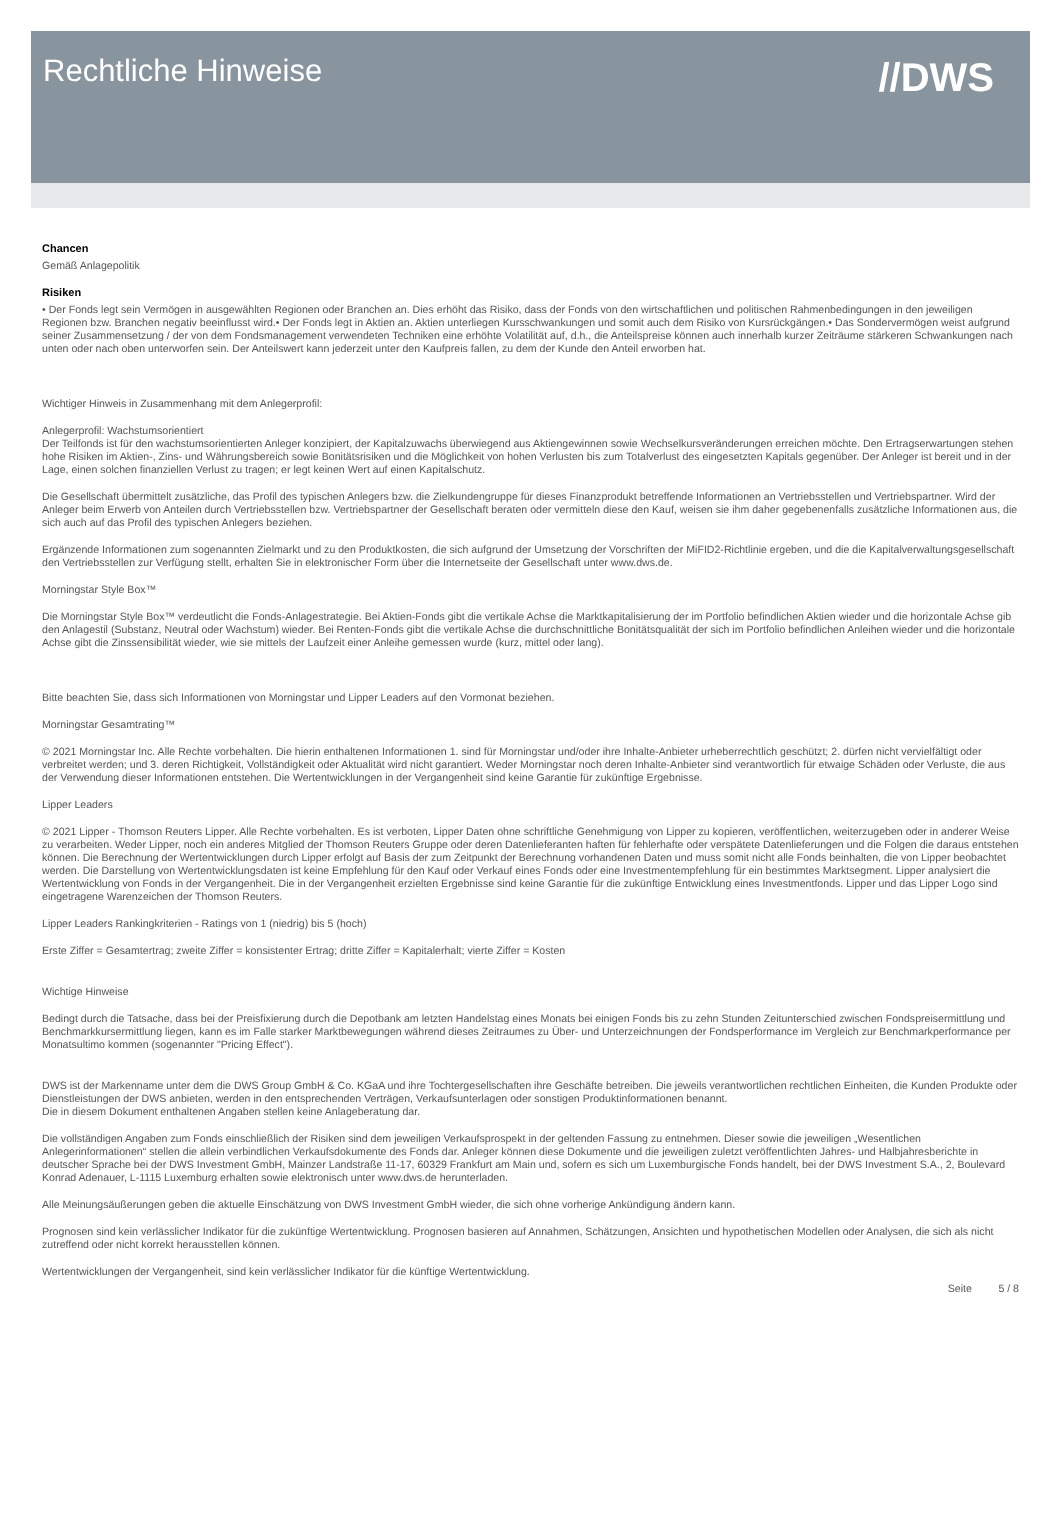Rechtliche Hinweise
//DWS
Chancen
Gemäß Anlagepolitik
Risiken
• Der Fonds legt sein Vermögen in ausgewählten Regionen oder Branchen an. Dies erhöht das Risiko, dass der Fonds von den wirtschaftlichen und politischen Rahmenbedingungen in den jeweiligen Regionen bzw. Branchen negativ beeinflusst wird.• Der Fonds legt in Aktien an. Aktien unterliegen Kursschwankungen und somit auch dem Risiko von Kursrückgängen.• Das Sondervermögen weist aufgrund seiner Zusammensetzung / der von dem Fondsmanagement verwendeten Techniken eine erhöhte Volatilität auf, d.h., die Anteilspreise können auch innerhalb kurzer Zeiträume stärkeren Schwankungen nach unten oder nach oben unterworfen sein. Der Anteilswert kann jederzeit unter den Kaufpreis fallen, zu dem der Kunde den Anteil erworben hat.
Wichtiger Hinweis in Zusammenhang mit dem Anlegerprofil:
Anlegerprofil: Wachstumsorientiert
Der Teilfonds ist für den wachstumsorientierten Anleger konzipiert, der Kapitalzuwachs überwiegend aus Aktiengewinnen sowie Wechselkursveränderungen erreichen möchte. Den Ertragserwartungen stehen hohe Risiken im Aktien-, Zins- und Währungsbereich sowie Bonitätsrisiken und die Möglichkeit von hohen Verlusten bis zum Totalverlust des eingesetzten Kapitals gegenüber. Der Anleger ist bereit und in der Lage, einen solchen finanziellen Verlust zu tragen; er legt keinen Wert auf einen Kapitalschutz.
Die Gesellschaft übermittelt zusätzliche, das Profil des typischen Anlegers bzw. die Zielkundengruppe für dieses Finanzprodukt betreffende Informationen an Vertriebsstellen und Vertriebspartner. Wird der Anleger beim Erwerb von Anteilen durch Vertriebsstellen bzw. Vertriebspartner der Gesellschaft beraten oder vermitteln diese den Kauf, weisen sie ihm daher gegebenenfalls zusätzliche Informationen aus, die sich auch auf das Profil des typischen Anlegers beziehen.
Ergänzende Informationen zum sogenannten Zielmarkt und zu den Produktkosten, die sich aufgrund der Umsetzung der Vorschriften der MiFID2-Richtlinie ergeben, und die die Kapitalverwaltungsgesellschaft den Vertriebsstellen zur Verfügung stellt, erhalten Sie in elektronischer Form über die Internetseite der Gesellschaft unter www.dws.de.
Morningstar Style Box™
Die Morningstar Style Box™ verdeutlicht die Fonds-Anlagestrategie. Bei Aktien-Fonds gibt die vertikale Achse die Marktkapitalisierung der im Portfolio befindlichen Aktien wieder und die horizontale Achse gib den Anlagestil (Substanz, Neutral oder Wachstum) wieder. Bei Renten-Fonds gibt die vertikale Achse die durchschnittliche Bonitätsqualität der sich im Portfolio befindlichen Anleihen wieder und die horizontale Achse gibt die Zinssensibilität wieder, wie sie mittels der Laufzeit einer Anleihe gemessen wurde (kurz, mittel oder lang).
Bitte beachten Sie, dass sich Informationen von Morningstar und Lipper Leaders auf den Vormonat beziehen.
Morningstar Gesamtrating™
© 2021 Morningstar Inc. Alle Rechte vorbehalten. Die hierin enthaltenen Informationen 1. sind für Morningstar und/oder ihre Inhalte-Anbieter urheberrechtlich geschützt; 2. dürfen nicht vervielfältigt oder verbreitet werden; und 3. deren Richtigkeit, Vollständigkeit oder Aktualität wird nicht garantiert. Weder Morningstar noch deren Inhalte-Anbieter sind verantwortlich für etwaige Schäden oder Verluste, die aus der Verwendung dieser Informationen entstehen. Die Wertentwicklungen in der Vergangenheit sind keine Garantie für zukünftige Ergebnisse.
Lipper Leaders
© 2021 Lipper - Thomson Reuters Lipper. Alle Rechte vorbehalten. Es ist verboten, Lipper Daten ohne schriftliche Genehmigung von Lipper zu kopieren, veröffentlichen, weiterzugeben oder in anderer Weise zu verarbeiten. Weder Lipper, noch ein anderes Mitglied der Thomson Reuters Gruppe oder deren Datenlieferanten haften für fehlerhafte oder verspätete Datenlieferungen und die Folgen die daraus entstehen können. Die Berechnung der Wertentwicklungen durch Lipper erfolgt auf Basis der zum Zeitpunkt der Berechnung vorhandenen Daten und muss somit nicht alle Fonds beinhalten, die von Lipper beobachtet werden. Die Darstellung von Wertentwicklungsdaten ist keine Empfehlung für den Kauf oder Verkauf eines Fonds oder eine Investmentempfehlung für ein bestimmtes Marktsegment. Lipper analysiert die Wertentwicklung von Fonds in der Vergangenheit. Die in der Vergangenheit erzielten Ergebnisse sind keine Garantie für die zukünftige Entwicklung eines Investmentfonds. Lipper und das Lipper Logo sind eingetragene Warenzeichen der Thomson Reuters.
Lipper Leaders Rankingkriterien - Ratings von 1 (niedrig) bis 5 (hoch)
Erste Ziffer = Gesamtertrag; zweite Ziffer = konsistenter Ertrag; dritte Ziffer = Kapitalerhalt; vierte Ziffer = Kosten
Wichtige Hinweise
Bedingt durch die Tatsache, dass bei der Preisfixierung durch die Depotbank am letzten Handelstag eines Monats bei einigen Fonds bis zu zehn Stunden Zeitunterschied zwischen Fondspreisermittlung und Benchmarkkursermittlung liegen, kann es im Falle starker Marktbewegungen während dieses Zeitraumes zu Über- und Unterzeichnungen der Fondsperformance im Vergleich zur Benchmarkperformance per Monatsultimo kommen (sogenannter "Pricing Effect").
DWS ist der Markenname unter dem die DWS Group GmbH & Co. KGaA und ihre Tochtergesellschaften ihre Geschäfte betreiben. Die jeweils verantwortlichen rechtlichen Einheiten, die Kunden Produkte oder Dienstleistungen der DWS anbieten, werden in den entsprechenden Verträgen, Verkaufsunterlagen oder sonstigen Produktinformationen benannt.
Die in diesem Dokument enthaltenen Angaben stellen keine Anlageberatung dar.
Die vollständigen Angaben zum Fonds einschließlich der Risiken sind dem jeweiligen Verkaufsprospekt in der geltenden Fassung zu entnehmen. Dieser sowie die jeweiligen „Wesentlichen Anlegerinformationen“ stellen die allein verbindlichen Verkaufsdokumente des Fonds dar. Anleger können diese Dokumente und die jeweiligen zuletzt veröffentlichten Jahres- und Halbjahresberichte in deutscher Sprache bei der DWS Investment GmbH, Mainzer Landstraße 11-17, 60329 Frankfurt am Main und, sofern es sich um Luxemburgische Fonds handelt, bei der DWS Investment S.A., 2, Boulevard Konrad Adenauer, L-1115 Luxemburg erhalten sowie elektronisch unter www.dws.de herunterladen.
Alle Meinungsäußerungen geben die aktuelle Einschätzung von DWS Investment GmbH wieder, die sich ohne vorherige Ankündigung ändern kann.
Prognosen sind kein verlässlicher Indikator für die zukünftige Wertentwicklung. Prognosen basieren auf Annahmen, Schätzungen, Ansichten und hypothetischen Modellen oder Analysen, die sich als nicht zutreffend oder nicht korrekt herausstellen können.
Wertentwicklungen der Vergangenheit, sind kein verlässlicher Indikator für die künftige Wertentwicklung.
Seite 5 / 8